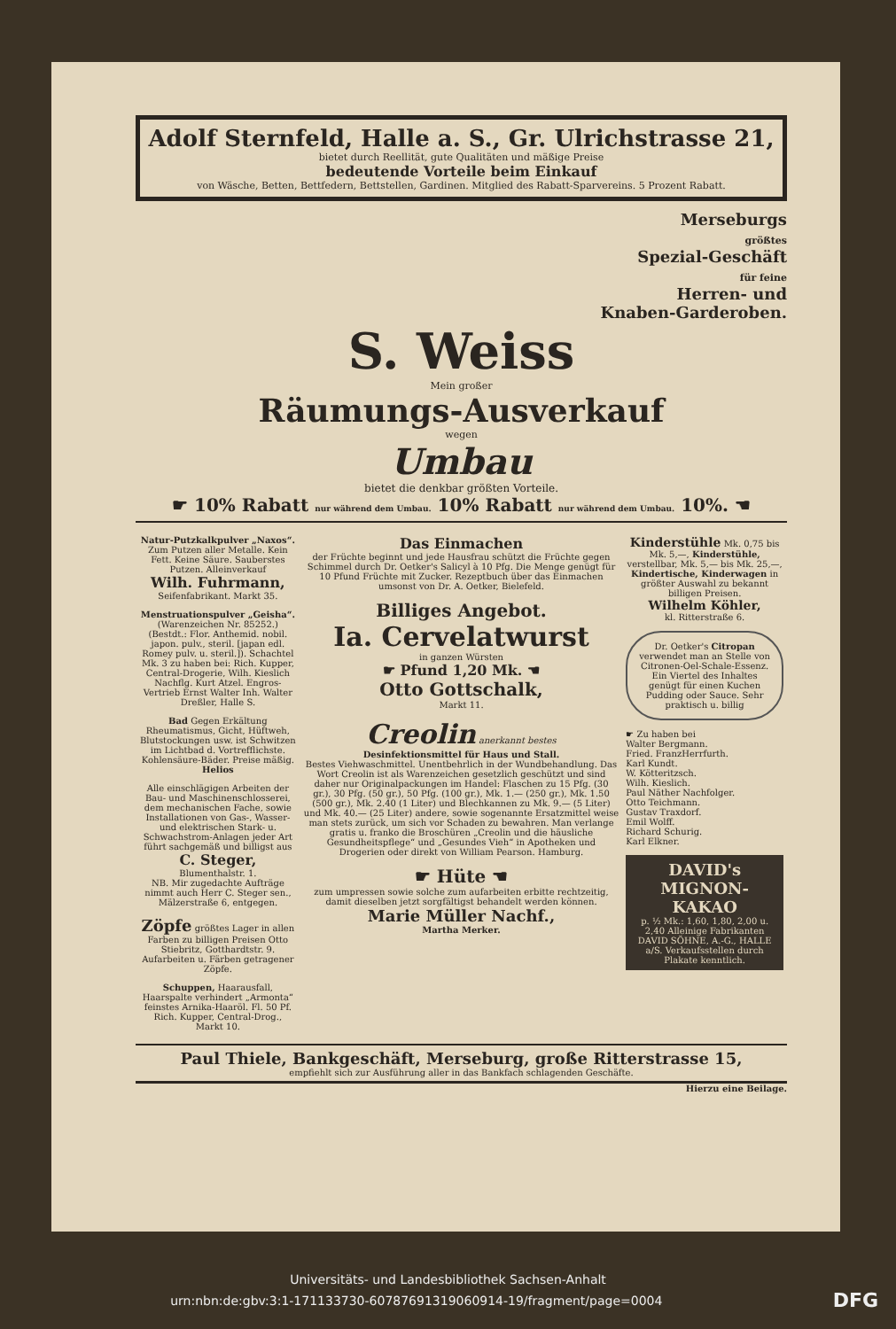Adolf Sternfeld, Halle a. S., Gr. Ulrichstrasse 21,
bietet durch Reellität, gute Qualitäten und mäßige Preise
bedeutende Vorteile beim Einkauf
von Wäsche, Betten, Bettfedern, Bettstellen, Gardinen. Mitglied des Rabatt-Sparvereins. 5 Prozent Rabatt.
Merseburgs
größtes
Spezial-Geschäft
für feine
Herren- und
Knaben-Garderoben.
S. Weiss
Mein großer
Räumungs-Ausverkauf
wegen
Umbau
bietet die denkbar größten Vorteile.
☛ 10% Rabatt nur während dem Umbau. 10% Rabatt nur während dem Umbau. 10%. ☚
Natur-Putzkalkpulver „Naxos“.
Zum Putzen aller Metalle. Kein Fett. Keine Säure. Sauberstes Putzen. Alleinverkauf
Wilh. Fuhrmann,
Seifenfabrikant. Markt 35.
Menstruationspulver „Geisha“. (Warenzeichen Nr. 85252.) (Bestdt.: Flor. Anthemid. nobil. japon. pulv., steril. [japan edl. Romey pulv. u. steril.]). Schachtel Mk. 3 zu haben bei: Rich. Kupper, Central-Drogerie, Wilh. Kieslich Nachflg. Kurt Atzel. Engros-Vertrieb Ernst Walter Inh. Walter Dreßler, Halle S.
Bad Gegen Erkältung Rheumatismus, Gicht, Hüftweh, Blutstockungen usw. ist Schwitzen im Lichtbad d. Vortrefflichste. Kohlensäure-Bäder. Preise mäßig. Helios
Alle einschlägigen Arbeiten der Bau- und Maschinenschlosserei, dem mechanischen Fache, sowie Installationen von Gas-, Wasser- und elektrischen Stark- u. Schwachstrom-Anlagen jeder Art führt sachgemäß und billigst aus
C. Steger,
Blumenthalstr. 1.
NB. Mir zugedachte Aufträge nimmt auch Herr C. Steger sen., Mälzerstraße 6, entgegen.
Zöpfe größtes Lager in allen Farben zu billigen Preisen Otto Stiebritz, Gotthardtstr. 9. Aufarbeiten u. Färben getragener Zöpfe.
Schuppen, Haarausfall, Haarspalte verhindert „Armonta“ feinstes Arnika-Haaröl. Fl. 50 Pf. Rich. Kupper, Central-Drog., Markt 10.
Das Einmachen
der Früchte beginnt und jede Hausfrau schützt die Früchte gegen Schimmel durch Dr. Oetker's Salicyl à 10 Pfg. Die Menge genügt für 10 Pfund Früchte mit Zucker. Rezeptbuch über das Einmachen umsonst von Dr. A. Oetker, Bielefeld.
Billiges Angebot.
Ia. Cervelatwurst
in ganzen Würsten
☛ Pfund 1,20 Mk. ☚
Otto Gottschalk,
Markt 11.
Creolin anerkannt bestes
Desinfektionsmittel für Haus und Stall.
Bestes Viehwaschmittel. Unentbehrlich in der Wundbehandlung. Das Wort Creolin ist als Warenzeichen gesetzlich geschützt und sind daher nur Originalpackungen im Handel: Flaschen zu 15 Pfg. (30 gr.), 30 Pfg. (50 gr.), 50 Pfg. (100 gr.), Mk. 1.— (250 gr.), Mk. 1.50 (500 gr.), Mk. 2.40 (1 Liter) und Blechkannen zu Mk. 9.— (5 Liter) und Mk. 40.— (25 Liter) andere, sowie sogenannte Ersatzmittel weise man stets zurück, um sich vor Schaden zu bewahren. Man verlange gratis u. franko die Broschüren „Creolin und die häusliche Gesundheitspflege“ und „Gesundes Vieh“ in Apotheken und Drogerien oder direkt von William Pearson. Hamburg.
☛ Hüte ☚
zum umpressen sowie solche zum aufarbeiten erbitte rechtzeitig, damit dieselben jetzt sorgfältigst behandelt werden können.
Marie Müller Nachf.,
Martha Merker.
Kinderstühle Mk. 0,75 bis Mk. 5,—, Kinderstühle, verstellbar, Mk. 5,— bis Mk. 25,—, Kindertische, Kinderwagen in größter Auswahl zu bekannt billigen Preisen.
Wilhelm Köhler,
kl. Ritterstraße 6.
Dr. Oetker's Citropan verwendet man an Stelle von Citronen-Oel-Schale-Essenz. Ein Viertel des Inhaltes genügt für einen Kuchen Pudding oder Sauce. Sehr praktisch u. billig
☛ Zu haben bei
Walter Bergmann.
Fried. FranzHerrfurth.
Karl Kundt.
W. Kötteritzsch.
Wilh. Kieslich.
Paul Näther Nachfolger.
Otto Teichmann.
Gustav Traxdorf.
Emil Wolff.
Richard Schurig.
Karl Elkner.
DAVID's MIGNON-KAKAO
p. ½ Mk.: 1,60, 1,80, 2,00 u. 2,40 Alleinige Fabrikanten DAVID SÖHNE, A.-G., HALLE a/S. Verkaufsstellen durch Plakate kenntlich.
Paul Thiele, Bankgeschäft, Merseburg, große Ritterstrasse 15,
empfiehlt sich zur Ausführung aller in das Bankfach schlagenden Geschäfte.
Hierzu eine Beilage.
Universitäts- und Landesbibliothek Sachsen-Anhalt
urn:nbn:de:gbv:3:1-171133730-60787691319060914-19/fragment/page=0004 DFG